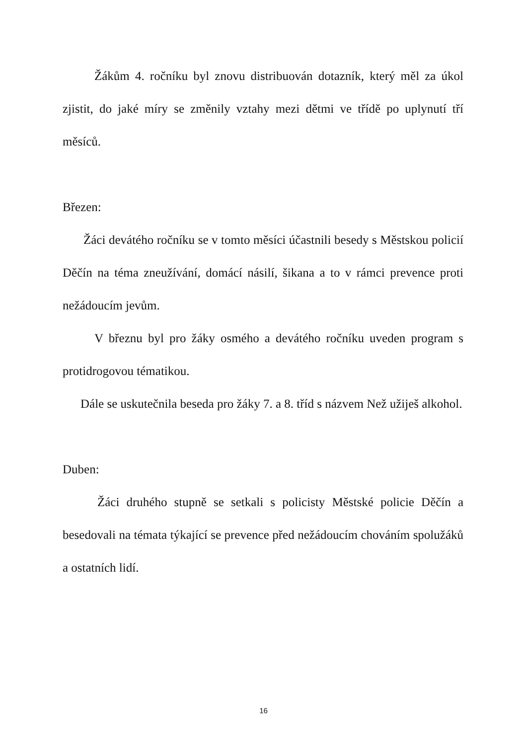Žákům 4. ročníku byl znovu distribuován dotazník, který měl za úkol zjistit, do jaké míry se změnily vztahy mezi dětmi ve třídě po uplynutí tří měsíců.
Březen:
Žáci devátého ročníku se v tomto měsíci účastnili besedy s Městskou policií Děčín na téma zneužívání, domácí násilí, šikana a to v rámci prevence proti nežádoucím jevům.
V březnu byl pro žáky osmého a devátého ročníku uveden program s protidrogovou tématikou.
Dále se uskutečnila beseda pro žáky 7. a 8. tříd s názvem Než užiješ alkohol.
Duben:
Žáci druhého stupně se setkali s policisty Městské policie Děčín a besedovali na témata týkající se prevence před nežádoucím chováním spolužáků a ostatních lidí.
16